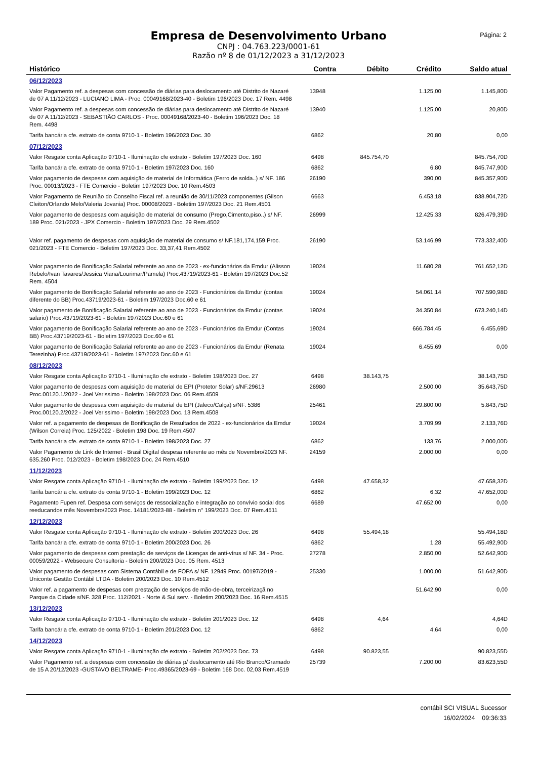Empresa de Desenvolvimento Urbano
CNPJ : 04.763.223/0001-61
Razão nº 8 de 01/12/2023 a 31/12/2023
Página: 2
| Histórico | Contra | Débito | Crédito | Saldo atual |
| --- | --- | --- | --- | --- |
| 06/12/2023 | | | | |
| Valor Pagamento ref. a despesas com concessão de diárias para deslocamento até Distrito de Nazaré de 07 A 11/12/2023 - LUCIANO LIMA - Proc. 00049168/2023-40 - Boletim 196/2023 Doc. 17 Rem. 4498 | 13948 | | 1.125,00 | 1.145,80D |
| Valor Pagamento ref. a despesas com concessão de diárias para deslocamento até Distrito de Nazaré de 07 A 11/12/2023 - SEBASTIÃO CARLOS - Proc. 00049168/2023-40 - Boletim 196/2023 Doc. 18 Rem. 4498 | 13940 | | 1.125,00 | 20,80D |
| Tarifa bancária cfe. extrato de conta 9710-1 - Boletim 196/2023 Doc. 30 | 6862 | | 20,80 | 0,00 |
| 07/12/2023 | | | | |
| Valor Resgate conta Aplicação 9710-1 - Iluminação cfe extrato - Boletim 197/2023 Doc. 160 | 6498 | 845.754,70 | | 845.754,70D |
| Tarifa bancária cfe. extrato de conta 9710-1 - Boletim 197/2023 Doc. 160 | 6862 | | 6,80 | 845.747,90D |
| Valor pagamento de despesas com aquisição de material de Informática (Ferro de solda..) s/ NF. 186 Proc. 00013/2023 - FTE Comercio - Boletim 197/2023 Doc. 10 Rem.4503 | 26190 | | 390,00 | 845.357,90D |
| Valor Pagamento de Reunião do Conselho Fiscal ref. a reunião de 30/11/2023 componentes (Gilson Cleiton/Orlando Melo/Valeria Jovania) Proc. 00008/2023 - Boletim 197/2023 Doc. 21 Rem.4501 | 6663 | | 6.453,18 | 838.904,72D |
| Valor pagamento de despesas com aquisição de material de consumo (Prego,Cimento,piso..) s/ NF. 189 Proc. 021/2023 - JPX Comercio - Boletim 197/2023 Doc. 29 Rem.4502 | 26999 | | 12.425,33 | 826.479,39D |
| Valor ref. pagamento de despesas com aquisição de material de consumo s/ NF.181,174,159 Proc. 021/2023 - FTE Comercio - Boletim 197/2023 Doc. 33,37,41 Rem.4502 | 26190 | | 53.146,99 | 773.332,40D |
| Valor pagamento de Bonificação Salarial referente ao ano de 2023 - ex-funcionários da Emdur (Alisson Rebelo/Ivan Tavares/Jessica Viana/Lourimar/Pamela) Proc.43719/2023-61 - Boletim 197/2023 Doc.52 Rem. 4504 | 19024 | | 11.680,28 | 761.652,12D |
| Valor pagamento de Bonificação Salarial referente ao ano de 2023 - Funcionários da Emdur (contas diferente do BB) Proc.43719/2023-61 - Boletim 197/2023 Doc.60 e 61 | 19024 | | 54.061,14 | 707.590,98D |
| Valor pagamento de Bonificação Salarial referente ao ano de 2023 - Funcionários da Emdur (contas salario) Proc.43719/2023-61 - Boletim 197/2023 Doc.60 e 61 | 19024 | | 34.350,84 | 673.240,14D |
| Valor pagamento de Bonificação Salarial referente ao ano de 2023 - Funcionários da Emdur (Contas BB) Proc.43719/2023-61 - Boletim 197/2023 Doc.60 e 61 | 19024 | | 666.784,45 | 6.455,69D |
| Valor pagamento de Bonificação Salarial referente ao ano de 2023 - Funcionários da Emdur (Renata Terezinha) Proc.43719/2023-61 - Boletim 197/2023 Doc.60 e 61 | 19024 | | 6.455,69 | 0,00 |
| 08/12/2023 | | | | |
| Valor Resgate conta Aplicação 9710-1 - Iluminação cfe extrato - Boletim 198/2023 Doc. 27 | 6498 | 38.143,75 | | 38.143,75D |
| Valor pagamento de despesas com aquisição de material de EPI (Protetor Solar) s/NF.29613 Proc.00120.1/2022 - Joel Verissimo - Boletim 198/2023 Doc. 06 Rem.4509 | 26980 | | 2.500,00 | 35.643,75D |
| Valor pagamento de despesas com aquisição de material de EPI (Jaleco/Calça) s/NF. 5386 Proc.00120.2/2022 - Joel Verissimo - Boletim 198/2023 Doc. 13 Rem.4508 | 25461 | | 29.800,00 | 5.843,75D |
| Valor ref. a pagamento de despesas de Bonificação de Resultados de 2022 - ex-funcionários da Emdur (Wilson Correia) Proc. 125/2022 - Boletim 198 Doc. 19 Rem.4507 | 19024 | | 3.709,99 | 2.133,76D |
| Tarifa bancária cfe. extrato de conta 9710-1 - Boletim 198/2023 Doc. 27 | 6862 | | 133,76 | 2.000,00D |
| Valor Pagamento de Link de Internet - Brasil Digital despesa referente ao mês de Novembro/2023 NF. 635.260 Proc. 012/2023 - Boletim 198/2023 Doc. 24 Rem.4510 | 24159 | | 2.000,00 | 0,00 |
| 11/12/2023 | | | | |
| Valor Resgate conta Aplicação 9710-1 - Iluminação cfe extrato - Boletim 199/2023 Doc. 12 | 6498 | 47.658,32 | | 47.658,32D |
| Tarifa bancária cfe. extrato de conta 9710-1 - Boletim 199/2023 Doc. 12 | 6862 | | 6,32 | 47.652,00D |
| Pagamento Fupen ref. Despesa com serviços de ressocialização e integração ao convívio social dos reeducandos mês Novembro/2023 Proc. 14181/2023-88 - Boletim n° 199/2023 Doc. 07 Rem.4511 | 6689 | | 47.652,00 | 0,00 |
| 12/12/2023 | | | | |
| Valor Resgate conta Aplicação 9710-1 - Iluminação cfe extrato - Boletim 200/2023 Doc. 26 | 6498 | 55.494,18 | | 55.494,18D |
| Tarifa bancária cfe. extrato de conta 9710-1 - Boletim 200/2023 Doc. 26 | 6862 | | 1,28 | 55.492,90D |
| Valor pagamento de despesas com prestação de serviços de Licenças de anti-vírus s/ NF. 34 - Proc. 00059/2022 - Websecure Consultoria - Boletim 200/2023 Doc. 05 Rem. 4513 | 27278 | | 2.850,00 | 52.642,90D |
| Valor pagamento de despesas com Sistema Contábil e de FOPA s/ NF. 12949 Proc. 00197/2019 - Uniconte Gestão Contábil LTDA - Boletim 200/2023 Doc. 10 Rem.4512 | 25330 | | 1.000,00 | 51.642,90D |
| Valor ref. a pagamento de despesas com prestação de serviços de mão-de-obra, terceirizaçã no Parque da Cidade s/NF. 328 Proc. 112/2021 - Norte & Sul serv. - Boletim 200/2023 Doc. 16 Rem.4515 | | | 51.642,90 | 0,00 |
| 13/12/2023 | | | | |
| Valor Resgate conta Aplicação 9710-1 - Iluminação cfe extrato - Boletim 201/2023 Doc. 12 | 6498 | 4,64 | | 4,64D |
| Tarifa bancária cfe. extrato de conta 9710-1 - Boletim 201/2023 Doc. 12 | 6862 | | 4,64 | 0,00 |
| 14/12/2023 | | | | |
| Valor Resgate conta Aplicação 9710-1 - Iluminação cfe extrato - Boletim 202/2023 Doc. 73 | 6498 | 90.823,55 | | 90.823,55D |
| Valor Pagamento ref. a despesas com concessão de diárias p/ deslocamento até Rio Branco/Gramado de 15 A 20/12/2023 -GUSTAVO BELTRAME- Proc.49365/2023-69 - Boletim 168 Doc. 02,03 Rem.4519 | 25739 | | 7.200,00 | 83.623,55D |
contábil SCI VISUAL Sucessor
16/02/2024 09:36:33